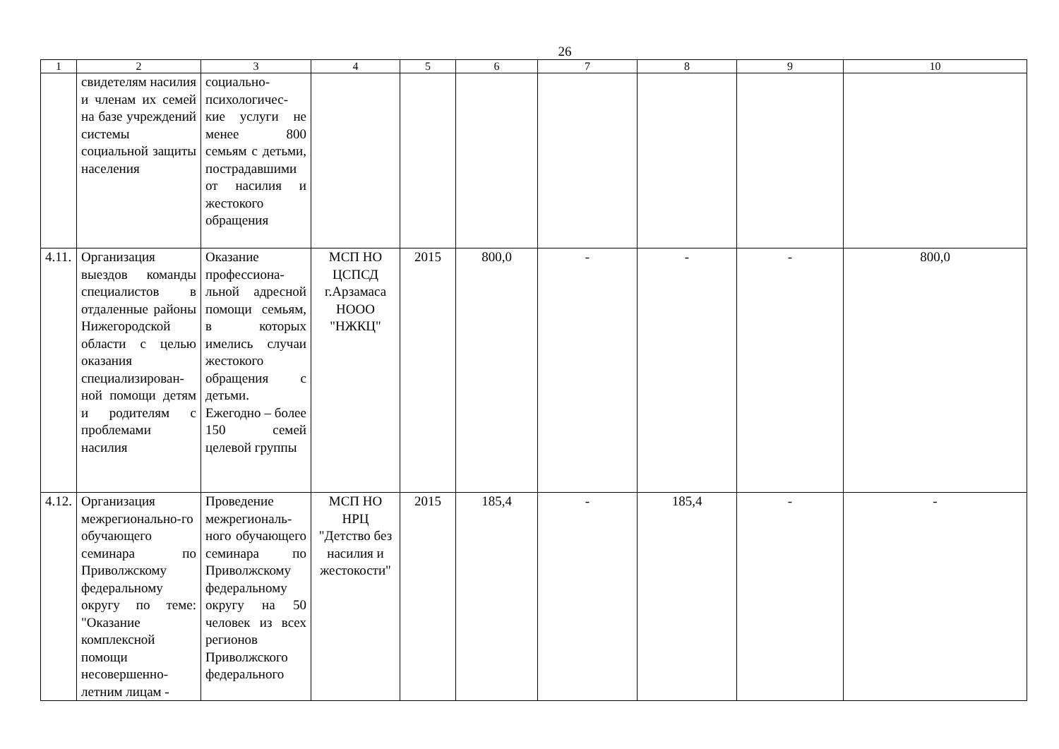26
| 1 | 2 | 3 | 4 | 5 | 6 | 7 | 8 | 9 | 10 |
| | свидетелям насилия и членам их семей на базе учреждений системы социальной защиты населения | социально-психологичес-кие услуги не менее 800 семьям с детьми, пострадавшими от насилия и жестокого обращения | | | | | | | |
| 4.11. | Организация выездов команды специалистов в отдаленные районы Нижегородской области с целью оказания специализирован-ной помощи детям и родителям с проблемами насилия | Оказание профессиона-льной адресной помощи семьям, в которых имелись случаи жестокого обращения с детьми. Ежегодно – более 150 семей целевой группы | МСП НО ЦСПСД г.Арзамаса НООО "НЖКЦ" | 2015 | 800,0 | - | - | - | 800,0 |
| 4.12. | Организация межрегионально-го обучающего семинара по Приволжскому федеральному округу по теме: "Оказание комплексной помощи несовершенно-летним лицам - | Проведение межрегиональ-ного обучающего семинара по Приволжскому федеральному округу на 50 человек из всех регионов Приволжского федерального | МСП НО НРЦ "Детство без насилия и жестокости" | 2015 | 185,4 | - | 185,4 | - | - |